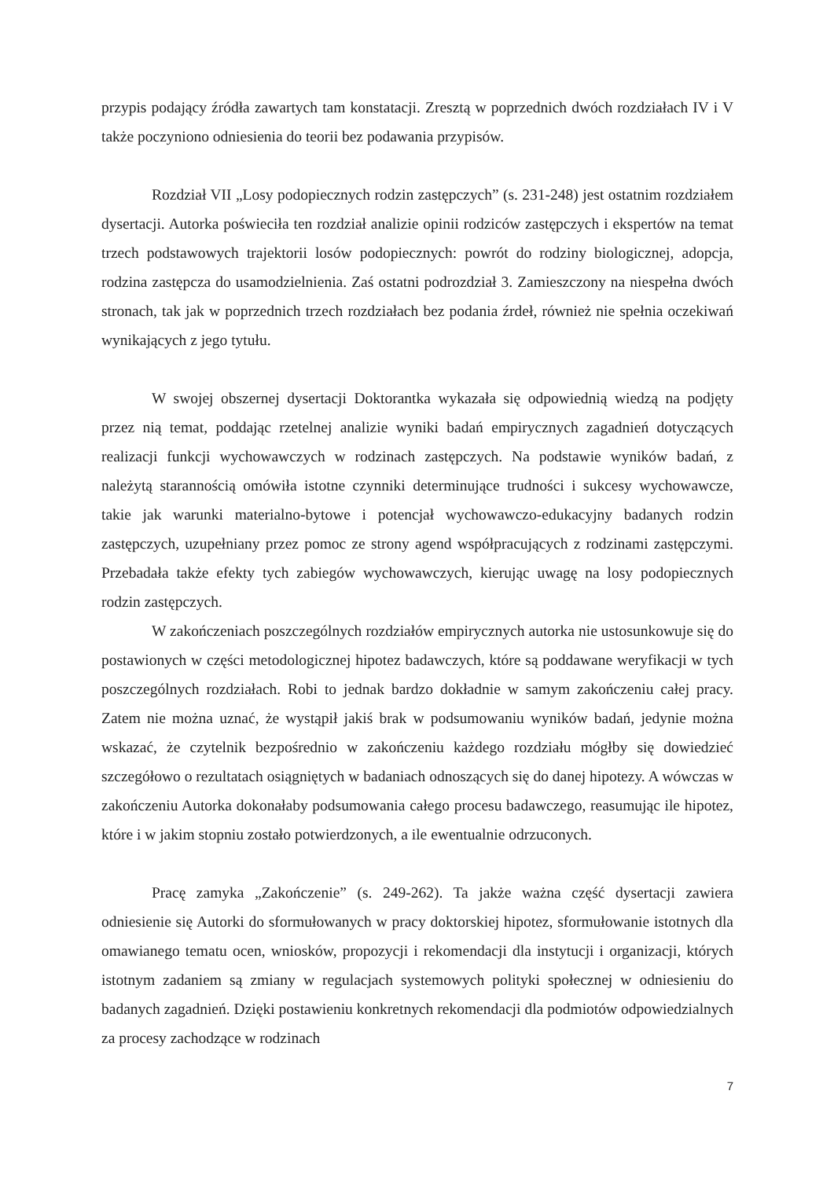przypis podający źródła zawartych tam konstatacji. Zresztą w poprzednich dwóch rozdziałach IV i V także poczyniono odniesienia do teorii bez podawania przypisów.
Rozdział VII „Losy podopiecznych rodzin zastępczych” (s. 231-248) jest ostatnim rozdziałem dysertacji. Autorka poświeciła ten rozdział analizie opinii rodziców zastępczych i ekspertów na temat trzech podstawowych trajektorii losów podopiecznych: powrót do rodziny biologicznej, adopcja, rodzina zastępcza do usamodzielnienia. Zaś ostatni podrozdział 3. Zamieszczony na niespełna dwóch stronach, tak jak w poprzednich trzech rozdziałach bez podania źrdeł, również nie spełnia oczekiwań wynikających z jego tytułu.
W swojej obszernej dysertacji Doktorantka wykazała się odpowiednią wiedzą na podjęty przez nią temat, poddając rzetelnej analizie wyniki badań empirycznych zagadnień dotyczących realizacji funkcji wychowawczych w rodzinach zastępczych. Na podstawie wyników badań, z należytą starannością omówiła istotne czynniki determinujące trudności i sukcesy wychowawcze, takie jak warunki materialno-bytowe i potencjał wychowawczo-edukacyjny badanych rodzin zastępczych, uzupełniany przez pomoc ze strony agend współpracujących z rodzinami zastępczymi. Przebadała także efekty tych zabiegów wychowawczych, kierując uwagę na losy podopiecznych rodzin zastępczych.
W zakończeniach poszczególnych rozdziałów empirycznych autorka nie ustosunkowuje się do postawionych w części metodologicznej hipotez badawczych, które są poddawane weryfikacji w tych poszczególnych rozdziałach. Robi to jednak bardzo dokładnie w samym zakończeniu całej pracy. Zatem nie można uznać, że wystąpił jakiś brak w podsumowaniu wyników badań, jedynie można wskazać, że czytelnik bezpośrednio w zakończeniu każdego rozdziału mógłby się dowiedzieć szczegółowo o rezultatach osiągniętych w badaniach odnoszących się do danej hipotezy. A wówczas w zakończeniu Autorka dokonałaby podsumowania całego procesu badawczego, reasumując ile hipotez, które i w jakim stopniu zostało potwierdzonych, a ile ewentualnie odrzuconych.
Pracę zamyka „Zakończenie” (s. 249-262). Ta jakże ważna część dysertacji zawiera odniesienie się Autorki do sformułowanych w pracy doktorskiej hipotez, sformułowanie istotnych dla omawianego tematu ocen, wniosków, propozycji i rekomendacji dla instytucji i organizacji, których istotnym zadaniem są zmiany w regulacjach systemowych polityki społecznej w odniesieniu do badanych zagadnień. Dzięki postawieniu konkretnych rekomendacji dla podmiotów odpowiedzialnych za procesy zachodzące w rodzinach
7